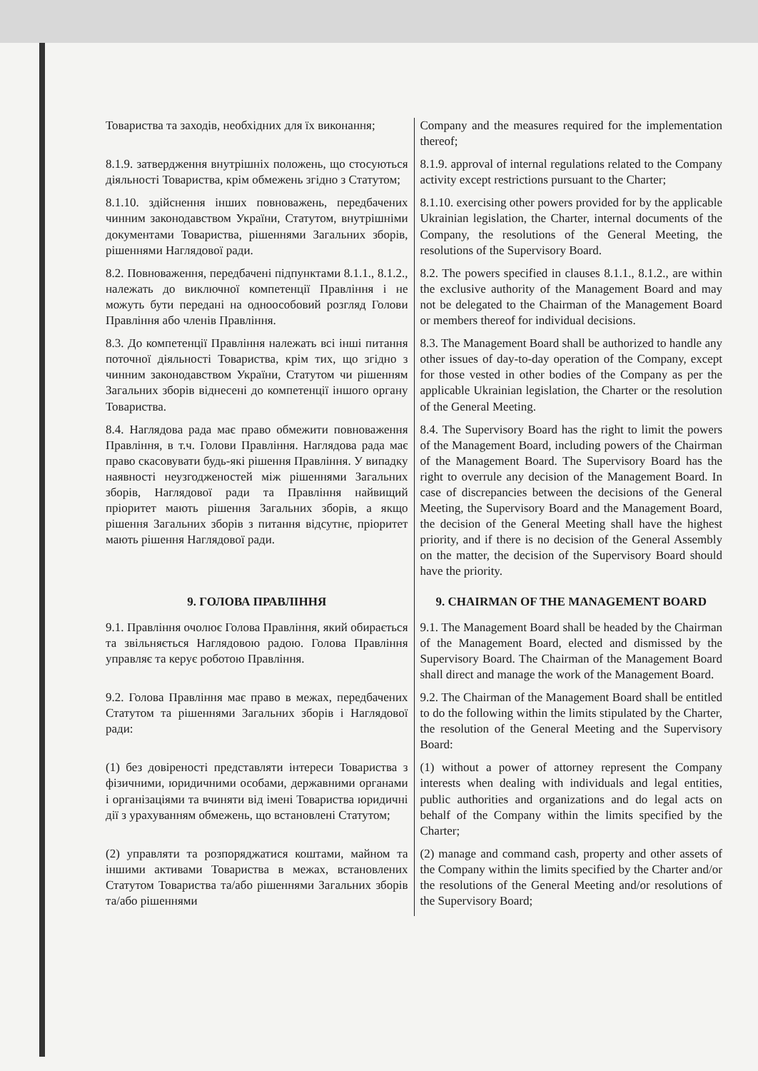| Товариства та заходів, необхідних для їх виконання; | Company and the measures required for the implementation thereof; |
| 8.1.9. затвердження внутрішніх положень, що стосуються діяльності Товариства, крім обмежень згідно з Статутом; | 8.1.9. approval of internal regulations related to the Company activity except restrictions pursuant to the Charter; |
| 8.1.10. здійснення інших повноважень, передбачених чинним законодавством України, Статутом, внутрішніми документами Товариства, рішеннями Загальних зборів, рішеннями Наглядової ради. | 8.1.10. exercising other powers provided for by the applicable Ukrainian legislation, the Charter, internal documents of the Company, the resolutions of the General Meeting, the resolutions of the Supervisory Board. |
| 8.2. Повноваження, передбачені підпунктами 8.1.1., 8.1.2., належать до виключної компетенції Правління і не можуть бути передані на одноособовий розгляд Голови Правління або членів Правління. | 8.2. The powers specified in clauses 8.1.1., 8.1.2., are within the exclusive authority of the Management Board and may not be delegated to the Chairman of the Management Board or members thereof for individual decisions. |
| 8.3. До компетенції Правління належать всі інші питання поточної діяльності Товариства, крім тих, що згідно з чинним законодавством України, Статутом чи рішенням Загальних зборів віднесені до компетенції іншого органу Товариства. | 8.3. The Management Board shall be authorized to handle any other issues of day-to-day operation of the Company, except for those vested in other bodies of the Company as per the applicable Ukrainian legislation, the Charter or the resolution of the General Meeting. |
| 8.4. Наглядова рада має право обмежити повноваження Правління, в т.ч. Голови Правління. Наглядова рада має право скасовувати будь-які рішення Правління. У випадку наявності неузгодженостей між рішеннями Загальних зборів, Наглядової ради та Правління найвищий пріоритет мають рішення Загальних зборів, а якщо рішення Загальних зборів з питання відсутнє, пріоритет мають рішення Наглядової ради. | 8.4. The Supervisory Board has the right to limit the powers of the Management Board, including powers of the Chairman of the Management Board. The Supervisory Board has the right to overrule any decision of the Management Board. In case of discrepancies between the decisions of the General Meeting, the Supervisory Board and the Management Board, the decision of the General Meeting shall have the highest priority, and if there is no decision of the General Assembly on the matter, the decision of the Supervisory Board should have the priority. |
| 9. ГОЛОВА ПРАВЛІННЯ | 9. CHAIRMAN OF THE MANAGEMENT BOARD |
| 9.1. Правління очолює Голова Правління, який обирається та звільняється Наглядовою радою. Голова Правління управляє та керує роботою Правління. | 9.1. The Management Board shall be headed by the Chairman of the Management Board, elected and dismissed by the Supervisory Board. The Chairman of the Management Board shall direct and manage the work of the Management Board. |
| 9.2. Голова Правління має право в межах, передбачених Статутом та рішеннями Загальних зборів і Наглядової ради: | 9.2. The Chairman of the Management Board shall be entitled to do the following within the limits stipulated by the Charter, the resolution of the General Meeting and the Supervisory Board: |
| (1) без довіреності представляти інтереси Товариства з фізичними, юридичними особами, державними органами і організаціями та вчиняти від імені Товариства юридичні дії з урахуванням обмежень, що встановлені Статутом; | (1) without a power of attorney represent the Company interests when dealing with individuals and legal entities, public authorities and organizations and do legal acts on behalf of the Company within the limits specified by the Charter; |
| (2) управляти та розпоряджатися коштами, майном та іншими активами Товариства в межах, встановлених Статутом Товариства та/або рішеннями Загальних зборів та/або рішеннями | (2) manage and command cash, property and other assets of the Company within the limits specified by the Charter and/or the resolutions of the General Meeting and/or resolutions of the Supervisory Board; |